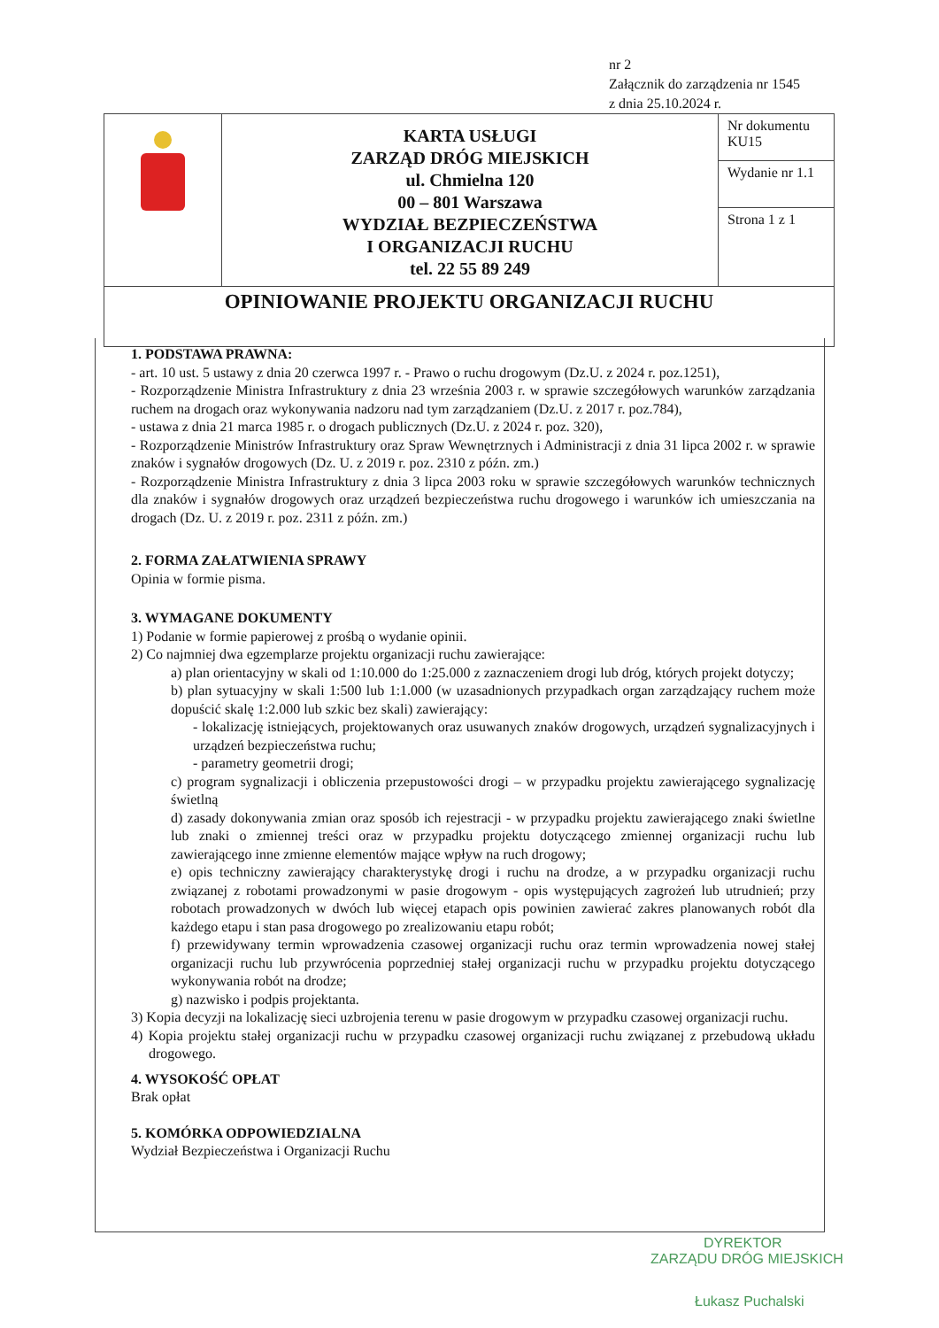nr 2
Załącznik do zarządzenia nr 1545
z dnia 25.10.2024 r.
| | KARTA USŁUGI ZARZĄD DRÓG MIEJSKICH ul. Chmielna 120 00 – 801 Warszawa WYDZIAŁ BEZPIECZEŃSTWA I ORGANIZACJI RUCHU tel. 22 55 89 249 | Nr dokumentu KU15 |
| | | Wydanie nr 1.1 |
| | | Strona 1 z 1 |
| OPINIOWANIE PROJEKTU ORGANIZACJI RUCHU | | |
1. PODSTAWA PRAWNA:
- art. 10 ust. 5 ustawy z dnia 20 czerwca 1997 r. - Prawo o ruchu drogowym (Dz.U. z 2024 r. poz.1251),
- Rozporządzenie Ministra Infrastruktury z dnia 23 września 2003 r. w sprawie szczegółowych warunków zarządzania ruchem na drogach oraz wykonywania nadzoru nad tym zarządzaniem (Dz.U. z 2017 r. poz.784),
- ustawa z dnia 21 marca 1985 r. o drogach publicznych (Dz.U. z 2024 r. poz. 320),
- Rozporządzenie Ministrów Infrastruktury oraz Spraw Wewnętrznych i Administracji z dnia 31 lipca 2002 r. w sprawie znaków i sygnałów drogowych (Dz. U. z 2019 r. poz. 2310 z późn. zm.)
- Rozporządzenie Ministra Infrastruktury z dnia 3 lipca 2003 roku w sprawie szczegółowych warunków technicznych dla znaków i sygnałów drogowych oraz urządzeń bezpieczeństwa ruchu drogowego i warunków ich umieszczania na drogach (Dz. U. z 2019 r. poz. 2311 z późn. zm.)
2. FORMA ZAŁATWIENIA SPRAWY
Opinia w formie pisma.
3. WYMAGANE DOKUMENTY
1) Podanie w formie papierowej z prośbą o wydanie opinii.
2) Co najmniej dwa egzemplarze projektu organizacji ruchu zawierające:
a) plan orientacyjny w skali od 1:10.000 do 1:25.000 z zaznaczeniem drogi lub dróg, których projekt dotyczy;
b) plan sytuacyjny w skali 1:500 lub 1:1.000 (w uzasadnionych przypadkach organ zarządzający ruchem może dopuścić skalę 1:2.000 lub szkic bez skali) zawierający:
- lokalizację istniejących, projektowanych oraz usuwanych znaków drogowych, urządzeń sygnalizacyjnych i urządzeń bezpieczeństwa ruchu;
- parametry geometrii drogi;
c) program sygnalizacji i obliczenia przepustowości drogi – w przypadku projektu zawierającego sygnalizację świetlną
d) zasady dokonywania zmian oraz sposób ich rejestracji - w przypadku projektu zawierającego znaki świetlne lub znaki o zmiennej treści oraz w przypadku projektu dotyczącego zmiennej organizacji ruchu lub zawierającego inne zmienne elementów mające wpływ na ruch drogowy;
e) opis techniczny zawierający charakterystykę drogi i ruchu na drodze, a w przypadku organizacji ruchu związanej z robotami prowadzonymi w pasie drogowym - opis występujących zagrożeń lub utrudnień; przy robotach prowadzonych w dwóch lub więcej etapach opis powinien zawierać zakres planowanych robót dla każdego etapu i stan pasa drogowego po zrealizowaniu etapu robót;
f) przewidywany termin wprowadzenia czasowej organizacji ruchu oraz termin wprowadzenia nowej stałej organizacji ruchu lub przywrócenia poprzedniej stałej organizacji ruchu w przypadku projektu dotyczącego wykonywania robót na drodze;
g) nazwisko i podpis projektanta.
3) Kopia decyzji na lokalizację sieci uzbrojenia terenu w pasie drogowym w przypadku czasowej organizacji ruchu.
4) Kopia projektu stałej organizacji ruchu w przypadku czasowej organizacji ruchu związanej z przebudową układu drogowego.
4. WYSOKOŚĆ OPŁAT
Brak opłat
5. KOMÓRKA ODPOWIEDZIALNA
Wydział Bezpieczeństwa i Organizacji Ruchu
DYREKTOR
ZARZĄDU DRÓG MIEJSKICH
Łukasz Puchalski